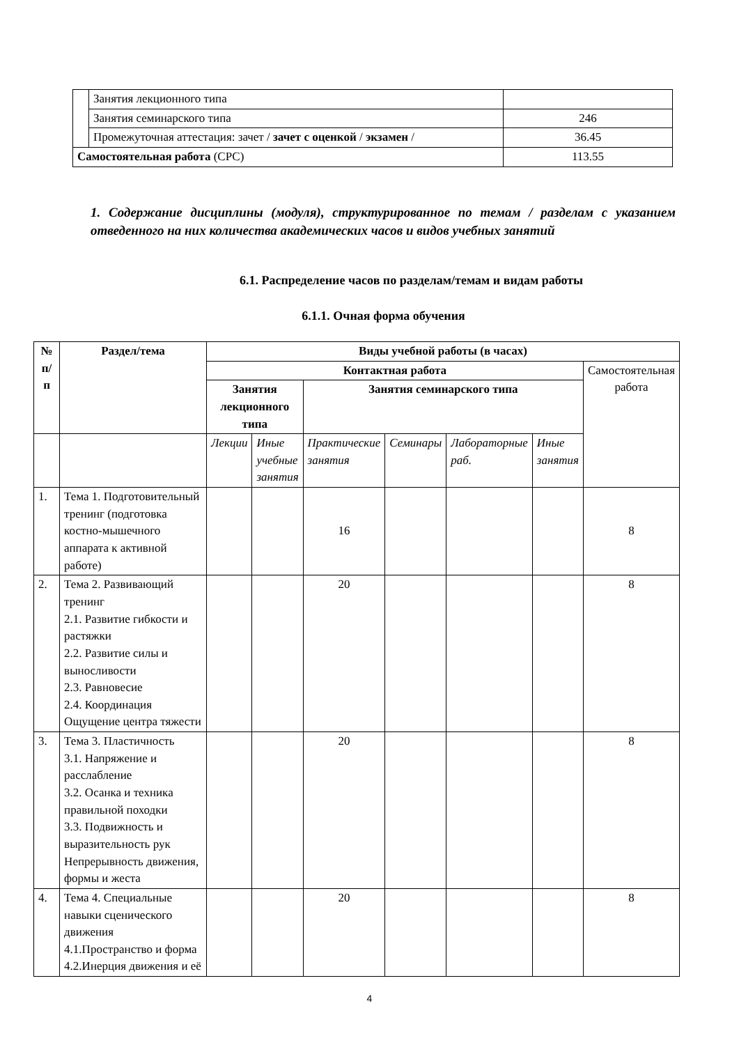| | Занятия лекционного типа | |
| | Занятия семинарского типа | 246 |
| | Промежуточная аттестация: зачет / зачет с оценкой / экзамен / | 36.45 |
| Самостоятельная работа (СРС) | | 113.55 |
1. Содержание дисциплины (модуля), структурированное по темам / разделам с указанием отведенного на них количества академических часов и видов учебных занятий
6.1. Распределение часов по разделам/темам и видам работы
6.1.1. Очная форма обучения
| № п/п | Раздел/тема | Виды учебной работы (в часах) | | | | | | |
| --- | --- | --- | --- | --- | --- | --- | --- | --- |
| | | Контактная работа | | | | | | Самостоятельная работа |
| | | Занятия лекционного типа | | Занятия семинарского типа | | | | |
| | | Лекции | Иные учебные занятия | Практические занятия | Семинары | Лабораторные раб. | Иные занятия | |
| 1. | Тема 1. Подготовительный тренинг (подготовка костно-мышечного аппарата к активной работе) | | | 16 | | | | 8 |
| 2. | Тема 2. Развивающий тренинг 2.1. Развитие гибкости и растяжки 2.2. Развитие силы и выносливости 2.3. Равновесие 2.4. Координация Ощущение центра тяжести | | | 20 | | | | 8 |
| 3. | Тема 3. Пластичность 3.1. Напряжение и расслабление 3.2. Осанка и техника правильной походки 3.3. Подвижность и выразительность рук Непрерывность движения, формы и жеста | | | 20 | | | | 8 |
| 4. | Тема 4. Специальные навыки сценического движения 4.1.Пространство и форма 4.2.Инерция движения и её | | | 20 | | | | 8 |
4